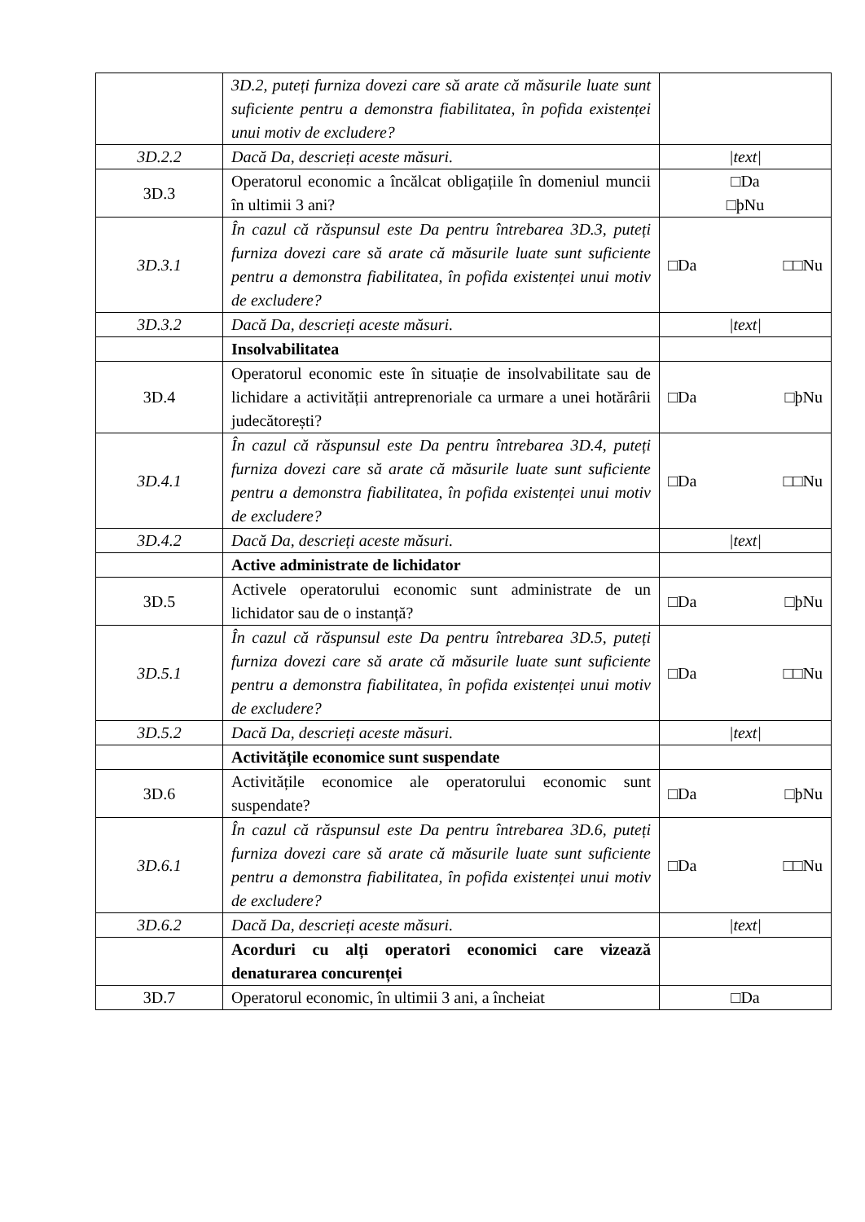| | 3D.2, puteți furniza dovezi care să arate că măsurile luate sunt suficiente pentru a demonstra fiabilitatea, în pofida existenței unui motiv de excludere? | |
| 3D.2.2 | Dacă Da, descrieți aceste măsuri. | /text/ |
| 3D.3 | Operatorul economic a încălcat obligațiile în domeniul muncii în ultimii 3 ani? | □Da □þNu |
| 3D.3.1 | În cazul că răspunsul este Da pentru întrebarea 3D.3, puteți furniza dovezi care să arate că măsurile luate sunt suficiente pentru a demonstra fiabilitatea, în pofida existenței unui motiv de excludere? | □Da □□Nu |
| 3D.3.2 | Dacă Da, descrieți aceste măsuri. | /text/ |
| | Insolvabilitatea | |
| 3D.4 | Operatorul economic este în situație de insolvabilitate sau de lichidare a activității antreprenoriale ca urmare a unei hotărârii judecătorești? | □Da □þNu |
| 3D.4.1 | În cazul că răspunsul este Da pentru întrebarea 3D.4, puteți furniza dovezi care să arate că măsurile luate sunt suficiente pentru a demonstra fiabilitatea, în pofida existenței unui motiv de excludere? | □Da □□Nu |
| 3D.4.2 | Dacă Da, descrieți aceste măsuri. | /text/ |
| | Active administrate de lichidator | |
| 3D.5 | Activele operatorului economic sunt administrate de un lichidator sau de o instanță? | □Da □þNu |
| 3D.5.1 | În cazul că răspunsul este Da pentru întrebarea 3D.5, puteți furniza dovezi care să arate că măsurile luate sunt suficiente pentru a demonstra fiabilitatea, în pofida existenței unui motiv de excludere? | □Da □□Nu |
| 3D.5.2 | Dacă Da, descrieți aceste măsuri. | /text/ |
| | Activitățile economice sunt suspendate | |
| 3D.6 | Activitățile economice ale operatorului economic sunt suspendate? | □Da □þNu |
| 3D.6.1 | În cazul că răspunsul este Da pentru întrebarea 3D.6, puteți furniza dovezi care să arate că măsurile luate sunt suficiente pentru a demonstra fiabilitatea, în pofida existenței unui motiv de excludere? | □Da □□Nu |
| 3D.6.2 | Dacă Da, descrieți aceste măsuri. | /text/ |
| | Acorduri cu alți operatori economici care vizează denaturarea concurenței | |
| 3D.7 | Operatorul economic, în ultimii 3 ani, a încheiat | □Da |